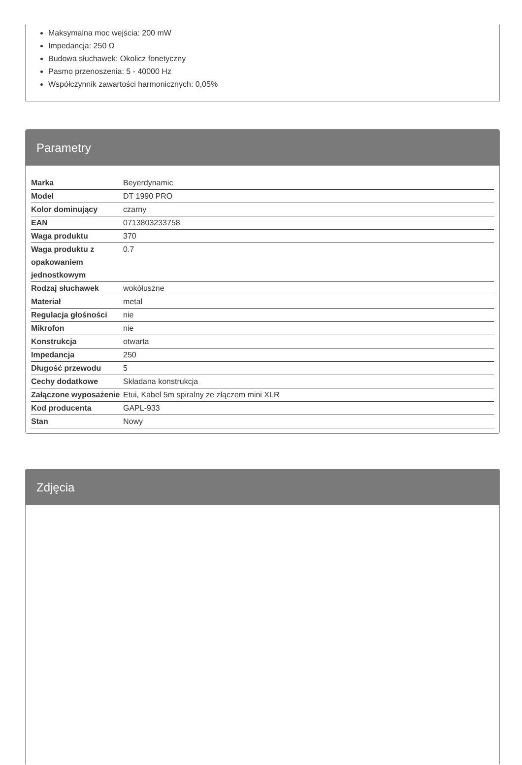Maksymalna moc wejścia: 200 mW
Impedancja: 250 Ω
Budowa słuchawek: Okolicz fonetyczny
Pasmo przenoszenia: 5 - 40000 Hz
Współczynnik zawartości harmonicznych: 0,05%
Parametry
| Marka | Beyerdynamic |
| Model | DT 1990 PRO |
| Kolor dominujący | czarny |
| EAN | 0713803233758 |
| Waga produktu | 370 |
| Waga produktu z opakowaniem jednostkowym | 0.7 |
| Rodzaj słuchawek | wokółuszne |
| Materiał | metal |
| Regulacja głośności | nie |
| Mikrofon | nie |
| Konstrukcja | otwarta |
| Impedancja | 250 |
| Długość przewodu | 5 |
| Cechy dodatkowe | Składana konstrukcja |
| Załączone wyposażenie | Etui, Kabel 5m spiralny ze złączem mini XLR |
| Kod producenta | GAPL-933 |
| Stan | Nowy |
Zdjęcia